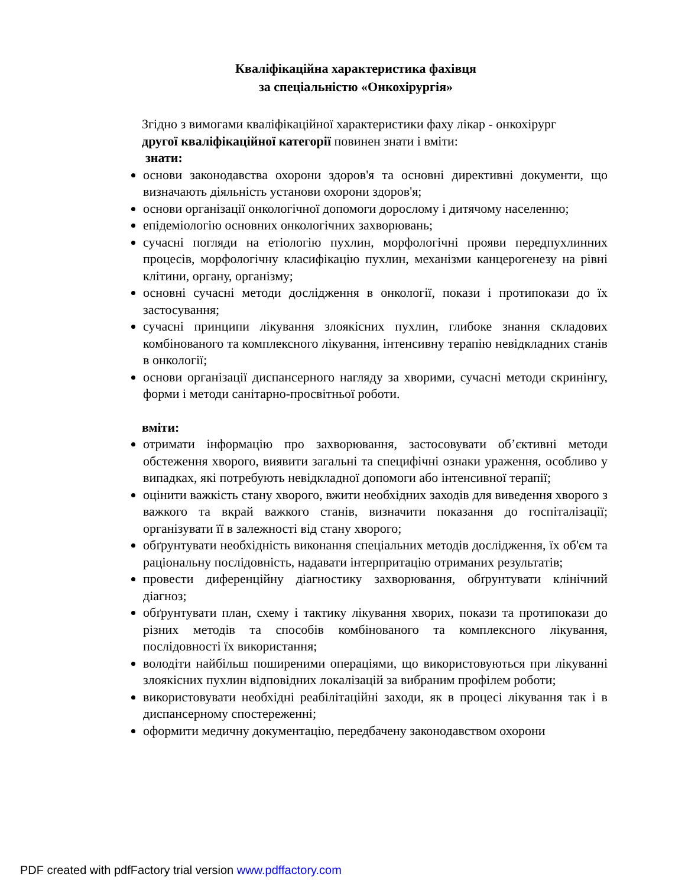Кваліфікаційна характеристика фахівця
за спеціальністю «Онкохірургія»
Згідно з вимогами кваліфікаційної характеристики фаху лікар - онкохірург
другої кваліфікаційної категорії повинен знати і вміти:
знати:
основи законодавства охорони здоров'я та основні директивні документи, що визначають діяльність установи охорони здоров'я;
основи організації онкологічної допомоги дорослому і дитячому населенню;
епідеміологію основних онкологічних захворювань;
сучасні погляди на етіологію пухлин, морфологічні прояви передпухлинних процесів, морфологічну класифікацію пухлин, механізми канцерогенезу на рівні клітини, органу, організму;
основні сучасні методи дослідження в онкології, покази і протипокази до їх застосування;
сучасні принципи лікування злоякісних пухлин, глибоке знання складових комбінованого та комплексного лікування, інтенсивну терапію невідкладних станів в онкології;
основи організації диспансерного нагляду за хворими, сучасні методи скринінгу, форми і методи санітарно-просвітньої роботи.
вміти:
отримати інформацію про захворювання, застосовувати об’єктивні методи обстеження хворого, виявити загальні та специфічні ознаки ураження, особливо у випадках, які потребують невідкладної допомоги або інтенсивної терапії;
оцінити важкість стану хворого, вжити необхідних заходів для виведення хворого з важкого та вкрай важкого станів, визначити показання до госпіталізації; організувати її в залежності від стану хворого;
обґрунтувати необхідність виконання спеціальних методів дослідження, їх об'єм та раціональну послідовність, надавати інтерпритацію отриманих результатів;
провести диференційну діагностику захворювання, обґрунтувати клінічний діагноз;
обґрунтувати план, схему і тактику лікування хворих, покази та протипокази до різних методів та способів комбінованого та комплексного лікування, послідовності їх використання;
володіти найбільш поширеними операціями, що використовуються при лікуванні злоякісних пухлин відповідних локалізацій за вибраним профілем роботи;
використовувати необхідні реабілітаційні заходи, як в процесі лікування так і в диспансерному спостереженні;
оформити медичну документацію, передбачену законодавством охорони
PDF created with pdfFactory trial version www.pdffactory.com